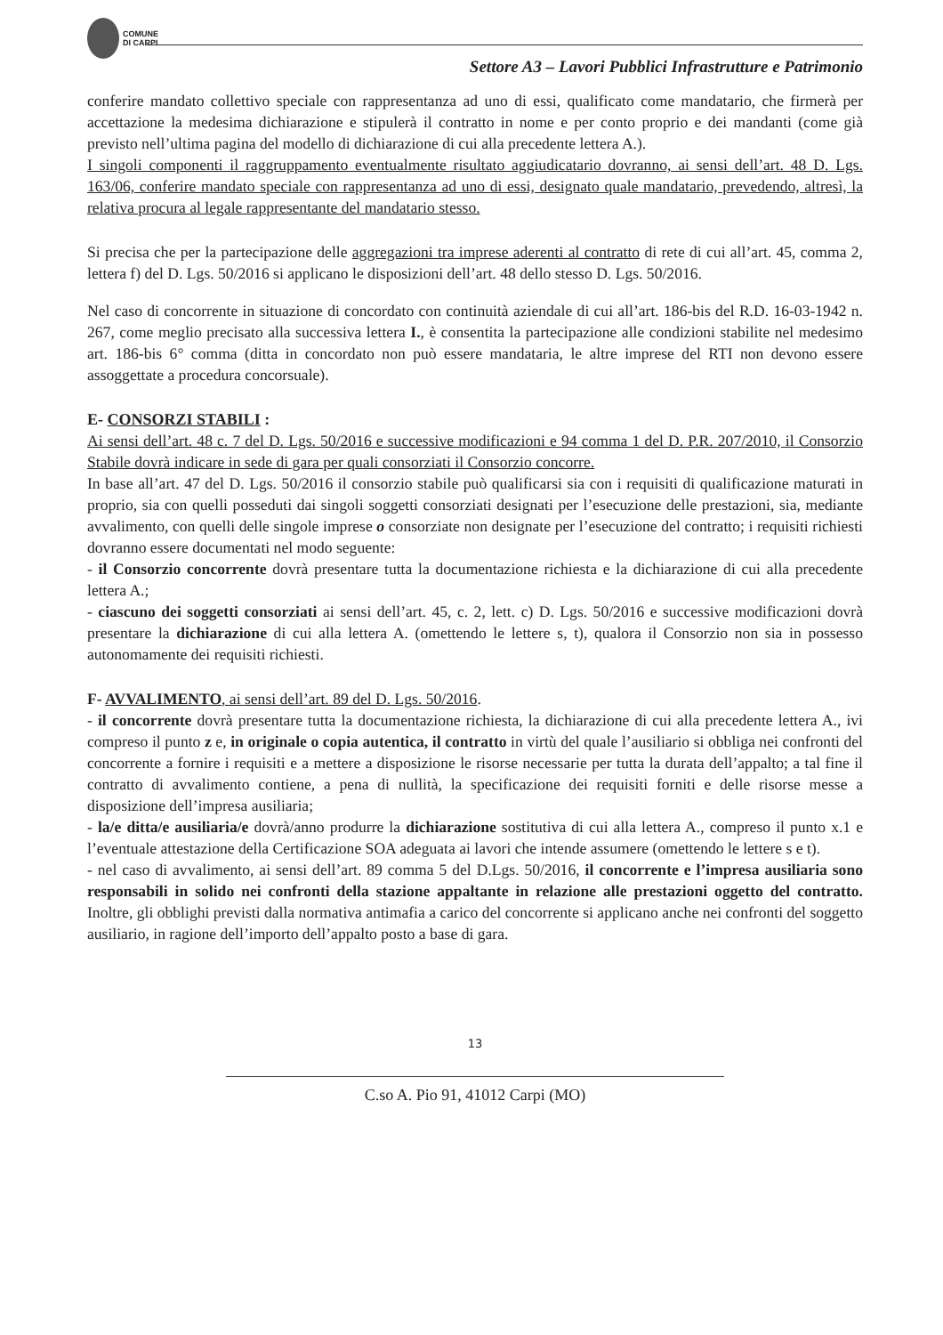COMUNE
DI CARPI
Settore A3 – Lavori Pubblici Infrastrutture e Patrimonio
conferire mandato collettivo speciale con rappresentanza ad uno di essi, qualificato come mandatario, che firmerà per accettazione la medesima dichiarazione e stipulerà il contratto in nome e per conto proprio e dei mandanti (come già previsto nell’ultima pagina del modello di dichiarazione di cui alla precedente lettera A.).
I singoli componenti il raggruppamento eventualmente risultato aggiudicatario dovranno, ai sensi dell’art. 48 D. Lgs. 163/06, conferire mandato speciale con rappresentanza ad uno di essi, designato quale mandatario, prevedendo, altresì, la relativa procura al legale rappresentante del mandatario stesso.
Si precisa che per la partecipazione delle aggregazioni tra imprese aderenti al contratto di rete di cui all’art. 45, comma 2, lettera f) del D. Lgs. 50/2016 si applicano le disposizioni dell’art. 48 dello stesso D. Lgs. 50/2016.
Nel caso di concorrente in situazione di concordato con continuità aziendale di cui all’art. 186-bis del R.D. 16-03-1942 n. 267, come meglio precisato alla successiva lettera I., è consentita la partecipazione alle condizioni stabilite nel medesimo art. 186-bis 6° comma (ditta in concordato non può essere mandataria, le altre imprese del RTI non devono essere assoggettate a procedura concorsuale).
E- CONSORZI STABILI :
Ai sensi dell’art. 48 c. 7 del D. Lgs. 50/2016 e successive modificazioni e 94 comma 1 del D. P.R. 207/2010, il Consorzio Stabile dovrà indicare in sede di gara per quali consorziati il Consorzio concorre.
In base all’art. 47 del D. Lgs. 50/2016 il consorzio stabile può qualificarsi sia con i requisiti di qualificazione maturati in proprio, sia con quelli posseduti dai singoli soggetti consorziati designati per l’esecuzione delle prestazioni, sia, mediante avvalimento, con quelli delle singole imprese o consorziate non designate per l’esecuzione del contratto; i requisiti richiesti dovranno essere documentati nel modo seguente:
- il Consorzio concorrente dovrà presentare tutta la documentazione richiesta e la dichiarazione di cui alla precedente lettera A.;
- ciascuno dei soggetti consorziati ai sensi dell’art. 45, c. 2, lett. c) D. Lgs. 50/2016 e successive modificazioni dovrà presentare la dichiarazione di cui alla lettera A. (omettendo le lettere s, t), qualora il Consorzio non sia in possesso autonomamente dei requisiti richiesti.
F- AVVALIMENTO, ai sensi dell’art. 89 del D. Lgs. 50/2016.
- il concorrente dovrà presentare tutta la documentazione richiesta, la dichiarazione di cui alla precedente lettera A., ivi compreso il punto z e, in originale o copia autentica, il contratto in virtù del quale l’ausiliario si obbliga nei confronti del concorrente a fornire i requisiti e a mettere a disposizione le risorse necessarie per tutta la durata dell’appalto; a tal fine il contratto di avvalimento contiene, a pena di nullità, la specificazione dei requisiti forniti e delle risorse messe a disposizione dell’impresa ausiliaria;
- la/e ditta/e ausiliaria/e dovrà/anno produrre la dichiarazione sostitutiva di cui alla lettera A., compreso il punto x.1 e l’eventuale attestazione della Certificazione SOA adeguata ai lavori che intende assumere (omettendo le lettere s e t).
- nel caso di avvalimento, ai sensi dell’art. 89 comma 5 del D.Lgs. 50/2016, il concorrente e l’impresa ausiliaria sono responsabili in solido nei confronti della stazione appaltante in relazione alle prestazioni oggetto del contratto. Inoltre, gli obblighi previsti dalla normativa antimafia a carico del concorrente si applicano anche nei confronti del soggetto ausiliario, in ragione dell’importo dell’appalto posto a base di gara.
13
C.so A. Pio 91, 41012 Carpi (MO)